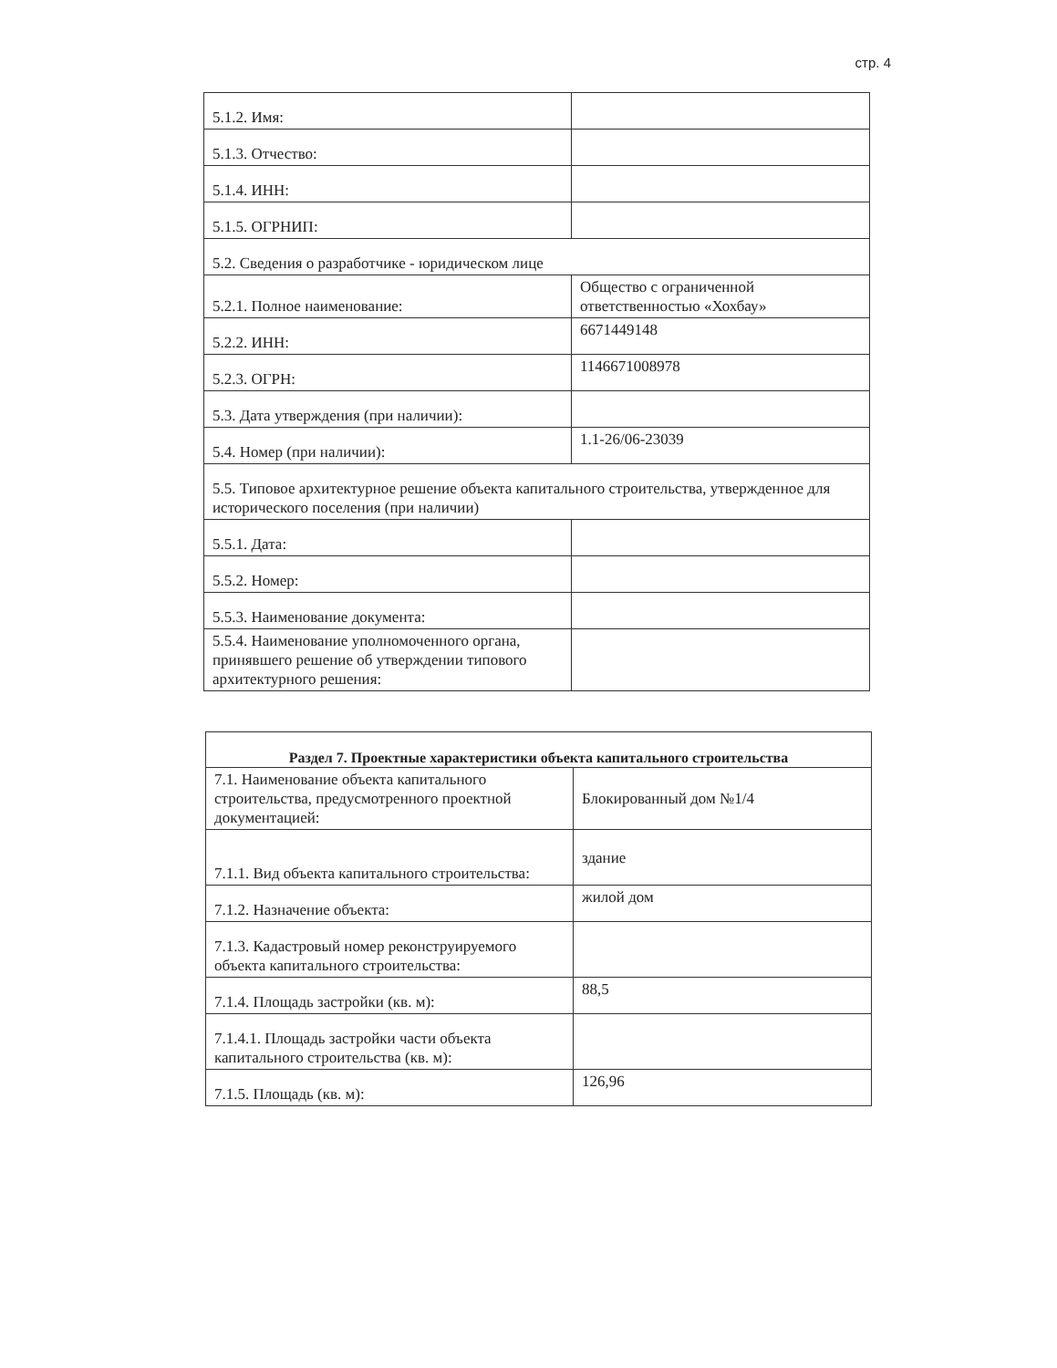стр. 4
| 5.1.2. Имя: | |
| 5.1.3. Отчество: | |
| 5.1.4. ИНН: | |
| 5.1.5. ОГРНИП: | |
| 5.2. Сведения о разработчике - юридическом лице | |
| 5.2.1. Полное наименование: | Общество с ограниченной ответственностью «Хохбау» |
| 5.2.2. ИНН: | 6671449148 |
| 5.2.3. ОГРН: | 1146671008978 |
| 5.3. Дата утверждения (при наличии): | |
| 5.4. Номер (при наличии): | 1.1-26/06-23039 |
| 5.5. Типовое архитектурное решение объекта капитального строительства, утвержденное для исторического поселения (при наличии) | |
| 5.5.1. Дата: | |
| 5.5.2. Номер: | |
| 5.5.3. Наименование документа: | |
| 5.5.4. Наименование уполномоченного органа, принявшего решение об утверждении типового архитектурного решения: | |
| Раздел 7. Проектные характеристики объекта капитального строительства | |
| --- | --- |
| 7.1. Наименование объекта капитального строительства, предусмотренного проектной документацией: | Блокированный дом №1/4 |
| 7.1.1. Вид объекта капитального строительства: | здание |
| 7.1.2. Назначение объекта: | жилой дом |
| 7.1.3. Кадастровый номер реконструируемого объекта капитального строительства: | |
| 7.1.4. Площадь застройки (кв. м): | 88,5 |
| 7.1.4.1. Площадь застройки части объекта капитального строительства (кв. м): | |
| 7.1.5. Площадь (кв. м): | 126,96 |